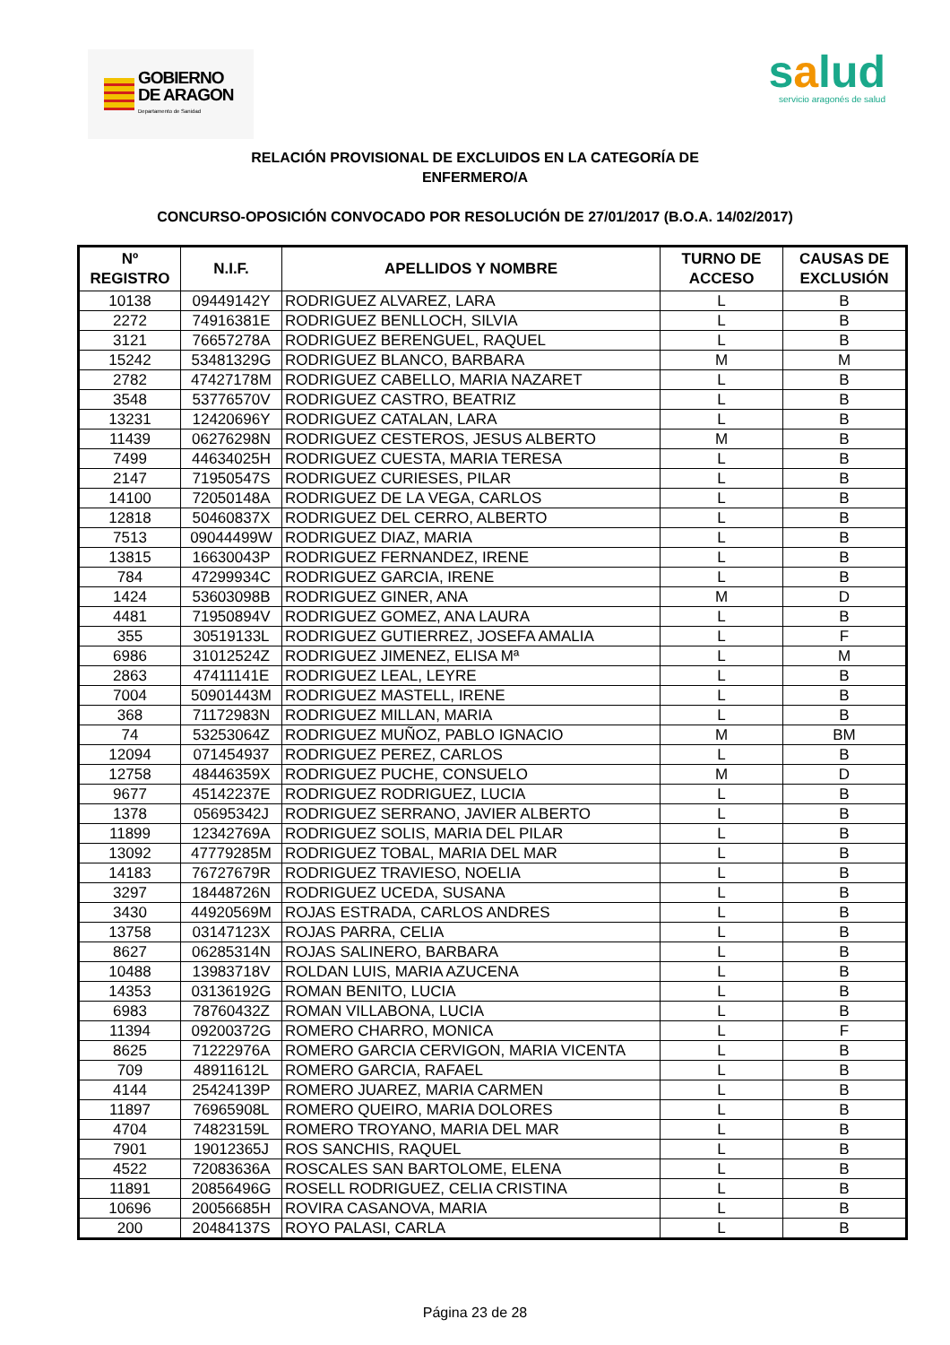GOBIERNO
DE ARAGON
Departamento de Sanidad
salud
servicio aragonés de salud
RELACIÓN PROVISIONAL DE EXCLUIDOS EN LA CATEGORÍA DE
ENFERMERO/A
CONCURSO-OPOSICIÓN CONVOCADO POR RESOLUCIÓN DE 27/01/2017 (B.O.A. 14/02/2017)
| Nº REGISTRO | N.I.F. | APELLIDOS Y NOMBRE | TURNO DE ACCESO | CAUSAS DE EXCLUSIÓN |
| --- | --- | --- | --- | --- |
| 10138 | 09449142Y | RODRIGUEZ ALVAREZ, LARA | L | B |
| 2272 | 74916381E | RODRIGUEZ BENLLOCH, SILVIA | L | B |
| 3121 | 76657278A | RODRIGUEZ BERENGUEL, RAQUEL | L | B |
| 15242 | 53481329G | RODRIGUEZ BLANCO, BARBARA | M | M |
| 2782 | 47427178M | RODRIGUEZ CABELLO, MARIA NAZARET | L | B |
| 3548 | 53776570V | RODRIGUEZ CASTRO, BEATRIZ | L | B |
| 13231 | 12420696Y | RODRIGUEZ CATALAN, LARA | L | B |
| 11439 | 06276298N | RODRIGUEZ CESTEROS, JESUS ALBERTO | M | B |
| 7499 | 44634025H | RODRIGUEZ CUESTA, MARIA TERESA | L | B |
| 2147 | 71950547S | RODRIGUEZ CURIESES, PILAR | L | B |
| 14100 | 72050148A | RODRIGUEZ DE LA VEGA, CARLOS | L | B |
| 12818 | 50460837X | RODRIGUEZ DEL CERRO, ALBERTO | L | B |
| 7513 | 09044499W | RODRIGUEZ DIAZ, MARIA | L | B |
| 13815 | 16630043P | RODRIGUEZ FERNANDEZ, IRENE | L | B |
| 784 | 47299934C | RODRIGUEZ GARCIA, IRENE | L | B |
| 1424 | 53603098B | RODRIGUEZ GINER, ANA | M | D |
| 4481 | 71950894V | RODRIGUEZ GOMEZ, ANA LAURA | L | B |
| 355 | 30519133L | RODRIGUEZ GUTIERREZ, JOSEFA AMALIA | L | F |
| 6986 | 31012524Z | RODRIGUEZ JIMENEZ, ELISA Mª | L | M |
| 2863 | 47411141E | RODRIGUEZ LEAL, LEYRE | L | B |
| 7004 | 50901443M | RODRIGUEZ MASTELL, IRENE | L | B |
| 368 | 71172983N | RODRIGUEZ MILLAN, MARIA | L | B |
| 74 | 53253064Z | RODRIGUEZ MUÑOZ, PABLO IGNACIO | M | BM |
| 12094 | 071454937 | RODRIGUEZ PEREZ, CARLOS | L | B |
| 12758 | 48446359X | RODRIGUEZ PUCHE, CONSUELO | M | D |
| 9677 | 45142237E | RODRIGUEZ RODRIGUEZ, LUCIA | L | B |
| 1378 | 05695342J | RODRIGUEZ SERRANO, JAVIER ALBERTO | L | B |
| 11899 | 12342769A | RODRIGUEZ SOLIS, MARIA DEL PILAR | L | B |
| 13092 | 47779285M | RODRIGUEZ TOBAL, MARIA DEL MAR | L | B |
| 14183 | 76727679R | RODRIGUEZ TRAVIESO, NOELIA | L | B |
| 3297 | 18448726N | RODRIGUEZ UCEDA, SUSANA | L | B |
| 3430 | 44920569M | ROJAS ESTRADA, CARLOS ANDRES | L | B |
| 13758 | 03147123X | ROJAS PARRA, CELIA | L | B |
| 8627 | 06285314N | ROJAS SALINERO, BARBARA | L | B |
| 10488 | 13983718V | ROLDAN LUIS, MARIA AZUCENA | L | B |
| 14353 | 03136192G | ROMAN BENITO, LUCIA | L | B |
| 6983 | 78760432Z | ROMAN VILLABONA, LUCIA | L | B |
| 11394 | 09200372G | ROMERO CHARRO, MONICA | L | F |
| 8625 | 71222976A | ROMERO GARCIA CERVIGON, MARIA VICENTA | L | B |
| 709 | 48911612L | ROMERO GARCIA, RAFAEL | L | B |
| 4144 | 25424139P | ROMERO JUAREZ, MARIA CARMEN | L | B |
| 11897 | 76965908L | ROMERO QUEIRO, MARIA DOLORES | L | B |
| 4704 | 74823159L | ROMERO TROYANO, MARIA DEL MAR | L | B |
| 7901 | 19012365J | ROS SANCHIS, RAQUEL | L | B |
| 4522 | 72083636A | ROSCALES SAN BARTOLOME, ELENA | L | B |
| 11891 | 20856496G | ROSELL RODRIGUEZ, CELIA CRISTINA | L | B |
| 10696 | 20056685H | ROVIRA CASANOVA, MARIA | L | B |
| 200 | 20484137S | ROYO PALASI, CARLA | L | B |
Página 23 de 28